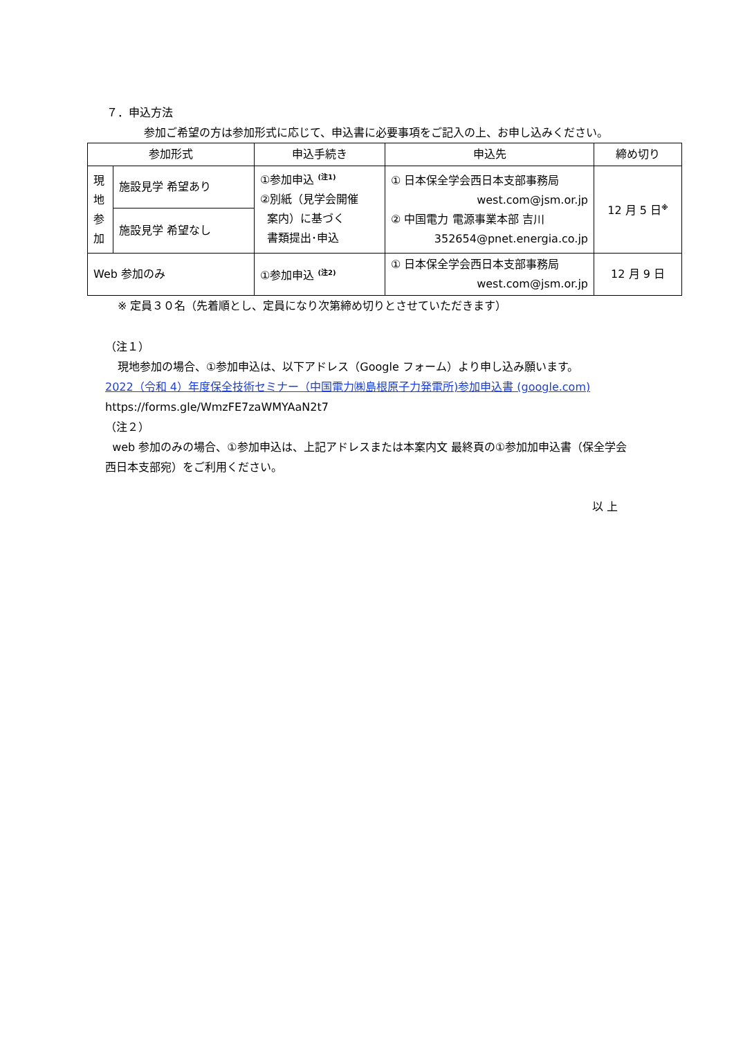７．申込方法
参加ご希望の方は参加形式に応じて、申込書に必要事項をご記入の上、お申し込みください。
| 参加形式 | | 申込手続き | 申込先 | 締め切り |
| --- | --- | --- | --- | --- |
| 現 地 参 加 | 施設見学 希望あり | ①参加申込 <sup>(注1)</sup> ②別紙（見学会開催 案内）に基づく 書類提出･申込 | ① 日本保全学会西日本支部事務局 west.com@jsm.or.jp ② 中国電力 電源事業本部 吉川 352654@pnet.energia.co.jp | 12 月 5 日<sup>※</sup> |
| | 施設見学 希望なし | | | |
| Web 参加のみ | | ①参加申込 <sup>(注2)</sup> | ① 日本保全学会西日本支部事務局 west.com@jsm.or.jp | 12 月 9 日 |
※ 定員３０名（先着順とし、定員になり次第締め切りとさせていただきます）
（注１）
現地参加の場合、①参加申込は、以下アドレス（Google フォーム）より申し込み願います。
2022（令和 4）年度保全技術セミナー（中国電力㈱島根原子力発電所)参加申込書 (google.com)
https://forms.gle/WmzFE7zaWMYAaN2t7
（注２）
web 参加のみの場合、①参加申込は、上記アドレスまたは本案内文 最終頁の①参加加申込書（保全学会 西日本支部宛）をご利用ください。
以 上